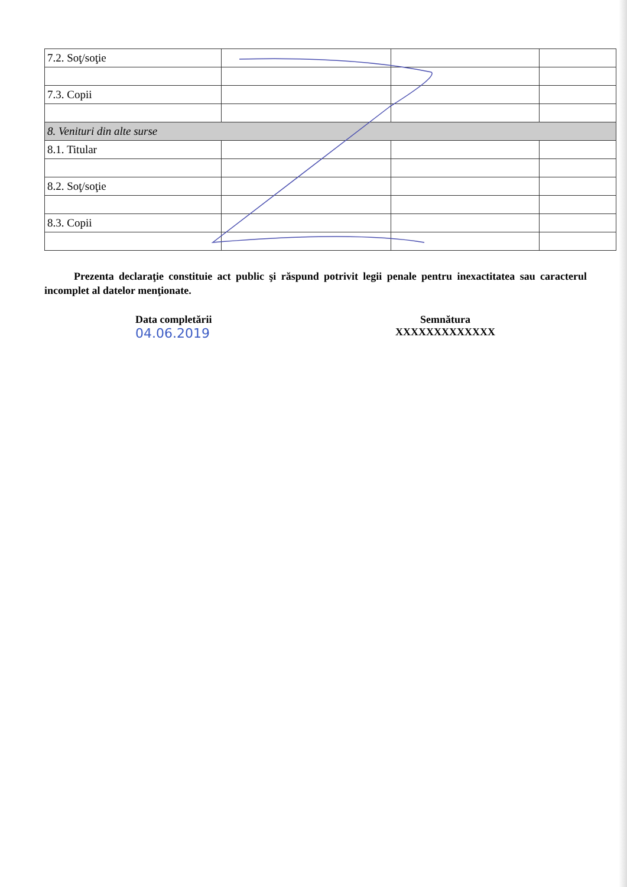| 7.2. Soţ/soţie | | | |
| 7.3. Copii | | | |
| 8. Venituri din alte surse | | | |
| 8.1. Titular | | | |
| 8.2. Soţ/soţie | | | |
| 8.3. Copii | | | |
Prezenta declaraţie constituie act public şi răspund potrivit legii penale pentru inexactitatea sau caracterul incomplet al datelor menţionate.
Data completării
04.06.2019
Semnătura
XXXXXXXXXXXXX